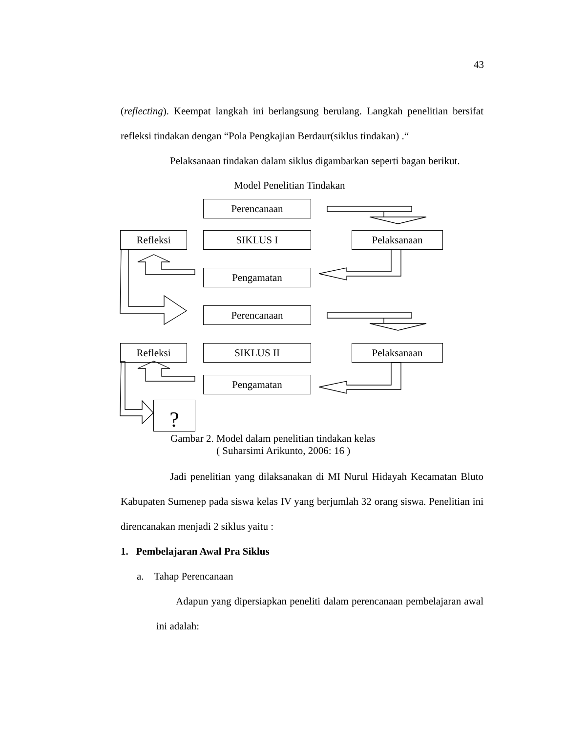43
(reflecting). Keempat langkah ini berlangsung berulang. Langkah penelitian bersifat refleksi tindakan dengan “Pola Pengkajian Berdaur(siklus tindakan) .“
Pelaksanaan tindakan dalam siklus digambarkan seperti bagan berikut.
Model Penelitian Tindakan
Perencanaan
Refleksi SIKLUS I Pelaksanaan
Pengamatan
Perencanaan
Refleksi SIKLUS II Pelaksanaan
Pengamatan
?
Gambar 2. Model dalam penelitian tindakan kelas
( Suharsimi Arikunto, 2006: 16 )
Jadi penelitian yang dilaksanakan di MI Nurul Hidayah Kecamatan Bluto Kabupaten Sumenep pada siswa kelas IV yang berjumlah 32 orang siswa. Penelitian ini direncanakan menjadi 2 siklus yaitu :
1. Pembelajaran Awal Pra Siklus
a. Tahap Perencanaan
Adapun yang dipersiapkan peneliti dalam perencanaan pembelajaran awal ini adalah: